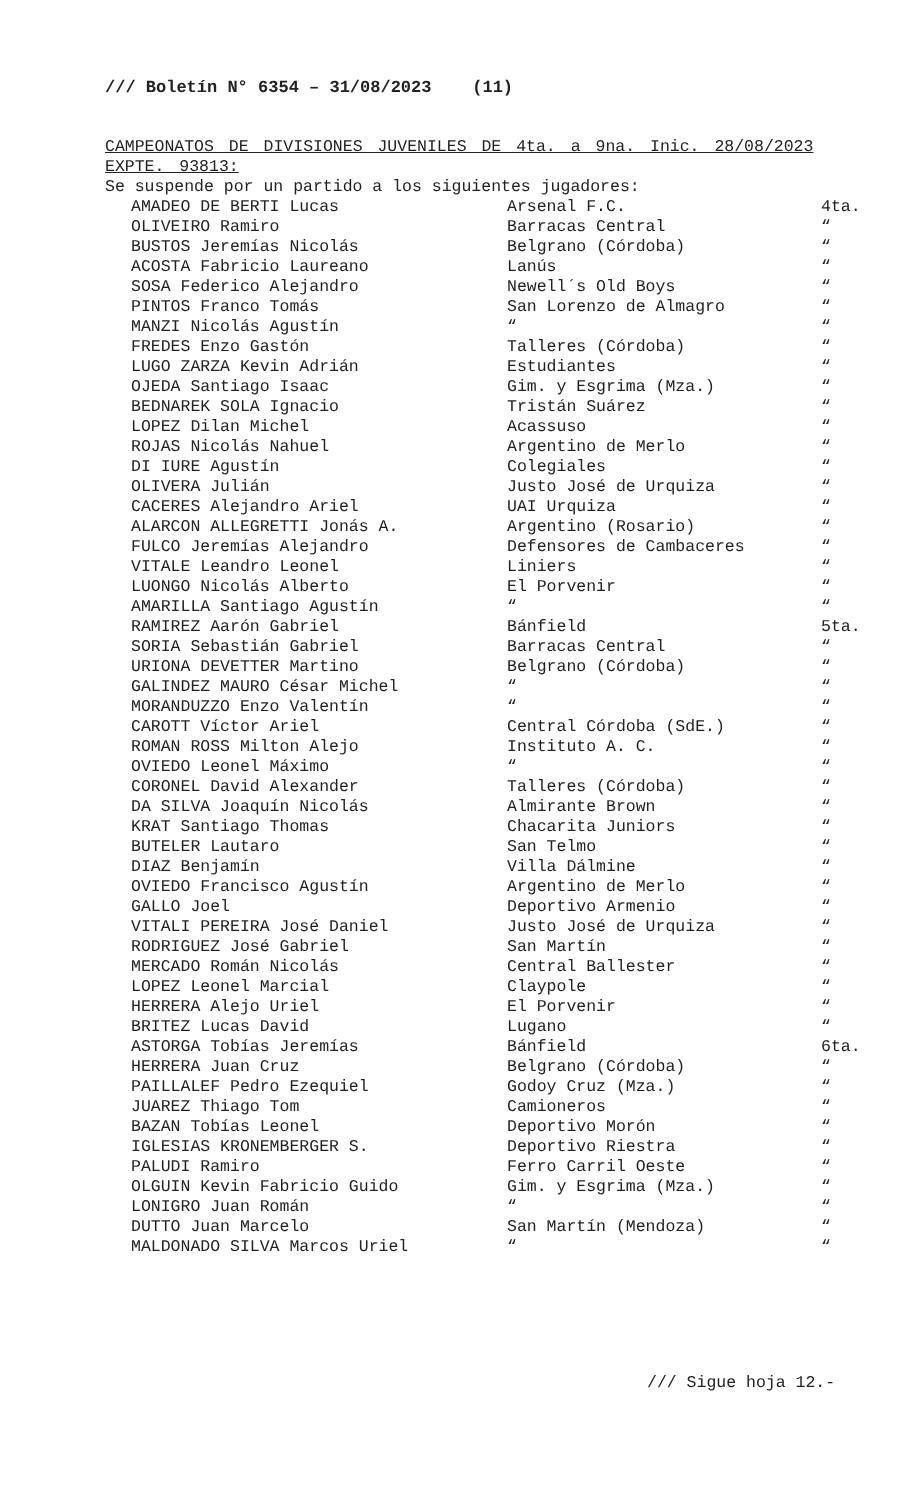/// Boletín N° 6354 – 31/08/2023 (11)
CAMPEONATOS DE DIVISIONES JUVENILES DE 4ta. a 9na. Inic. 28/08/2023
EXPTE. 93813:
Se suspende por un partido a los siguientes jugadores:
| AMADEO DE BERTI Lucas | Arsenal F.C. | 4ta. |
| OLIVEIRO Ramiro | Barracas Central | “ |
| BUSTOS Jeremías Nicolás | Belgrano (Córdoba) | “ |
| ACOSTA Fabricio Laureano | Lanús | “ |
| SOSA Federico Alejandro | Newell´s Old Boys | “ |
| PINTOS Franco Tomás | San Lorenzo de Almagro | “ |
| MANZI Nicolás Agustín | “ | “ |
| FREDES Enzo Gastón | Talleres (Córdoba) | “ |
| LUGO ZARZA Kevin Adrián | Estudiantes | “ |
| OJEDA Santiago Isaac | Gim. y Esgrima (Mza.) | “ |
| BEDNAREK SOLA Ignacio | Tristán Suárez | “ |
| LOPEZ Dilan Michel | Acassuso | “ |
| ROJAS Nicolás Nahuel | Argentino de Merlo | “ |
| DI IURE Agustín | Colegiales | “ |
| OLIVERA Julián | Justo José de Urquiza | “ |
| CACERES Alejandro Ariel | UAI Urquiza | “ |
| ALARCON ALLEGRETTI Jonás A. | Argentino (Rosario) | “ |
| FULCO Jeremías Alejandro | Defensores de Cambaceres | “ |
| VITALE Leandro Leonel | Liniers | “ |
| LUONGO Nicolás Alberto | El Porvenir | “ |
| AMARILLA Santiago Agustín | “ | “ |
| RAMIREZ Aarón Gabriel | Bánfield | 5ta. |
| SORIA Sebastián Gabriel | Barracas Central | “ |
| URIONA DEVETTER Martino | Belgrano (Córdoba) | “ |
| GALINDEZ MAURO César Michel | “ | “ |
| MORANDUZZO Enzo Valentín | “ | “ |
| CAROTT Víctor Ariel | Central Córdoba (SdE.) | “ |
| ROMAN ROSS Milton Alejo | Instituto A. C. | “ |
| OVIEDO Leonel Máximo | “ | “ |
| CORONEL David Alexander | Talleres (Córdoba) | “ |
| DA SILVA Joaquín Nicolás | Almirante Brown | “ |
| KRAT Santiago Thomas | Chacarita Juniors | “ |
| BUTELER Lautaro | San Telmo | “ |
| DIAZ Benjamín | Villa Dálmine | “ |
| OVIEDO Francisco Agustín | Argentino de Merlo | “ |
| GALLO Joel | Deportivo Armenio | “ |
| VITALI PEREIRA José Daniel | Justo José de Urquiza | “ |
| RODRIGUEZ José Gabriel | San Martín | “ |
| MERCADO Román Nicolás | Central Ballester | “ |
| LOPEZ Leonel Marcial | Claypole | “ |
| HERRERA Alejo Uriel | El Porvenir | “ |
| BRITEZ Lucas David | Lugano | “ |
| ASTORGA Tobías Jeremías | Bánfield | 6ta. |
| HERRERA Juan Cruz | Belgrano (Córdoba) | “ |
| PAILLALEF Pedro Ezequiel | Godoy Cruz (Mza.) | “ |
| JUAREZ Thiago Tom | Camioneros | “ |
| BAZAN Tobías Leonel | Deportivo Morón | “ |
| IGLESIAS KRONEMBERGER S. | Deportivo Riestra | “ |
| PALUDI Ramiro | Ferro Carril Oeste | “ |
| OLGUIN Kevin Fabricio Guido | Gim. y Esgrima (Mza.) | “ |
| LONIGRO Juan Román | “ | “ |
| DUTTO Juan Marcelo | San Martín (Mendoza) | “ |
| MALDONADO SILVA Marcos Uriel | “ | “ |
/// Sigue hoja 12.-